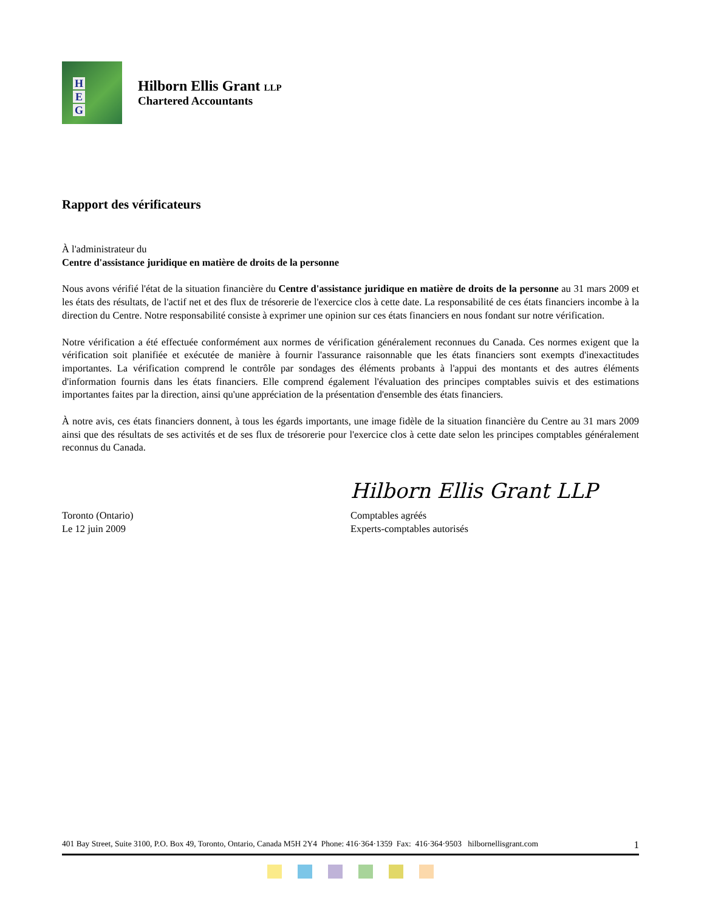H
E
G
Hilborn Ellis Grant LLP
Chartered Accountants
Rapport des vérificateurs
À l'administrateur du
Centre d'assistance juridique en matière de droits de la personne
Nous avons vérifié l'état de la situation financière du Centre d'assistance juridique en matière de droits de la personne au 31 mars 2009 et les états des résultats, de l'actif net et des flux de trésorerie de l'exercice clos à cette date. La responsabilité de ces états financiers incombe à la direction du Centre. Notre responsabilité consiste à exprimer une opinion sur ces états financiers en nous fondant sur notre vérification.
Notre vérification a été effectuée conformément aux normes de vérification généralement reconnues du Canada. Ces normes exigent que la vérification soit planifiée et exécutée de manière à fournir l'assurance raisonnable que les états financiers sont exempts d'inexactitudes importantes. La vérification comprend le contrôle par sondages des éléments probants à l'appui des montants et des autres éléments d'information fournis dans les états financiers. Elle comprend également l'évaluation des principes comptables suivis et des estimations importantes faites par la direction, ainsi qu'une appréciation de la présentation d'ensemble des états financiers.
À notre avis, ces états financiers donnent, à tous les égards importants, une image fidèle de la situation financière du Centre au 31 mars 2009 ainsi que des résultats de ses activités et de ses flux de trésorerie pour l'exercice clos à cette date selon les principes comptables généralement reconnus du Canada.
Hilborn Ellis Grant LLP
Toronto (Ontario)
Le 12 juin 2009
Comptables agréés
Experts-comptables autorisés
401 Bay Street, Suite 3100, P.O. Box 49, Toronto, Ontario, Canada M5H 2Y4 Phone: 416·364·1359 Fax: 416·364·9503 hilbornellisgrant.com 1